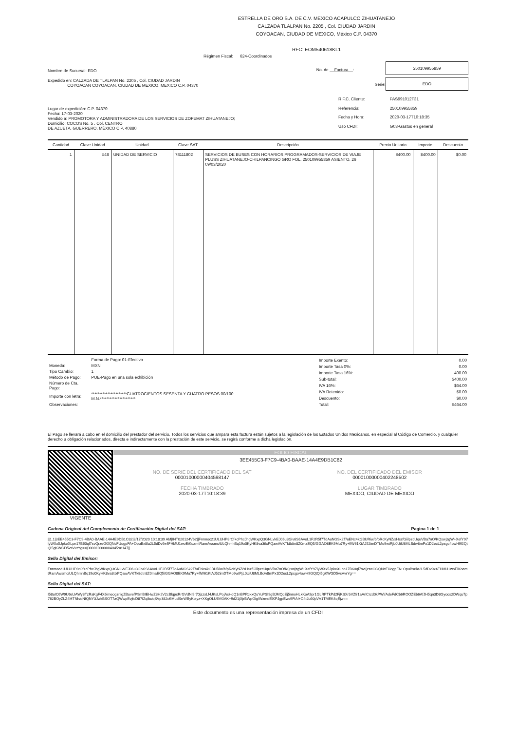ESTRELLA DE ORO S.A. DE C.V. MEXICO ACAPULCO ZIHUATANEJO
CALZADA TLALPAN No. 2205 , Col. CIUDAD JARDIN
COYOACAN, CIUDAD DE MEXICO, México C.P. 04370
RFC: EOM540618KL1
Régimen Fiscal: 624-Coordinados
Nombre de Sucursal: EDO
Expedido en: CALZADA DE TLALPAN No. 2205 , Col. CIUDAD JARDIN
COYOACAN COYOACAN, CIUDAD DE MEXICO, MEXICO C.P. 04370
No. de Factura :
250109955859
Serie:
EDO
Lugar de expedición: C.P. 04370
Fecha: 17-03-2020
Vendido a: PROMOTORA Y ADMINISTRADORA DE LOS SERVICIOS DE ZOFEMAT ZIHUATANEJO;
Domicilio: COCOS No. 5 , Col. CENTRO
DE AZUETA, GUERRERO, MÉXICO C.P. 40880
| R.F.C. Cliente: | PAS991012T31 |
| Referencia: | 250109955859 |
| Fecha y Hora: | 2020-03-17T10:18:35 |
| Uso CFDI: | G03-Gastos en general |
| Cantidad | Clave Unidad | Unidad | Clave SAT | Descripción | Precio Unitario | Importe | Descuento |
| --- | --- | --- | --- | --- | --- | --- | --- |
| 1 | E48 | UNIDAD DE SERVICIO | 78111802 | SERVICIOS DE BUSES CON HORARIOS PROGRAMADOS-SERVICIOS DE VIAJE PLUSS ZIHUATANEJO-CHILPANCINGO GRO FOL. 250109955859 ASIENTO. 26 09/03/2020 | $400.00 | $400.00 | $0.00 |
| | Forma de Pago: 01-Efectivo |
| Moneda: | MXN |
| Tipo Cambio: | 1 |
| Método de Pago: | PUE-Pago en una sola exhibición |
| Número de Cta. Pago: | |
| Importe con letra: | **********************CUATROCIENTOS SESENTA Y CUATRO PESOS 00/100 M.N.********************** |
| Observaciones: | |
| Importe Exento: | 0.00 |
| Importe Tasa 0%: | 0.00 |
| Importe Tasa 16%: | 400.00 |
| Sub-total: | $400.00 |
| IVA 16%: | $64.00 |
| IVA Retenido: | $0.00 |
| Descuento: | $0.00 |
| Total: | $464.00 |
El Pago se llevará a cabo en el domicilio del prestador del servicio. Todos los servicios que ampara esta factura están sujetos a la legislación de los Estados Unidos Mexicanos, en especial al Código de Comercio, y cualquier derecho u obligación relacionados, directa e indirectamente con la prestación de este servicio, se regirá conforme a dicha legislación.
VIGENTE FOLIO FISCAL
3EE455C3-F7C9-4BA0-BAAE-14A4E9DB1C82
NO. DE SERIE DEL CERTIFICADO DEL SAT
00001000000404598147
NO. DEL CERTIFICADO DEL EMISOR
00001000000402248502
FECHA TIMBRADO
2020-03-17T10:18:39
LUGAR TIMBRADO
MEXICO, CIUDAD DE MEXICO
Cadena Original del Complemento de Certificación Digital del SAT: Pagina 1 de 1
||1.1|3EE455C3-F7C9-4BA0-BAAE-14A4E9DB1C82|3/17/2020 10:18:39 AM|INT020124V62||Fnrmoc21ULUHP8rCf+cPhcJhgWKxpQ3GNLvkEJ06u3Glv6S6AVoL1F2R5f7TdAuNGSk2T/uENc4kGBURiw/b/pRcKyNZ/sHszfGiilpzcUquVBa7nO/KQswjzgW+XefY97lyWXx5JpkeXLpn17B60ql7svQrzeGGQNcFUogpFA+OpuBx8la2L5dDv9x4FHMU1woEiKoamtRamAwsmc/ULQhmhBq19o0KyHK8va3tlxPQawAVKTk8dtn8Z0maEQ5/GGAO8EK9Mu7Ry+flW61KtAJ52imDTMo9wtRjL0UiU8MLBdw8mPx1D2ecL2psgo4owH9GQtQl5gKWGD5vsVvrYg==|00001000000404598147||
Sello Digital del Emisor:
Fnrmoc21ULUHP8rCf+cPhcJhgWKxpQ3GNLvkEJ06u3Glv6S6AVoL1F2R5f7TdAuNGSk2T/uENc4kGBURiw/b/pRcKyNZ/sHszfGiilpzcUquVBa7nO/KQswjzgW+XefY97lyWXx5JpkeXLpn17B60ql7svQrzeGGQNcFUogpFA+OpuBx8la2L5dDv9x4FHMU1woEiKoamtRamAwsmc/ULQhmhBq19o0KyHK8va3tlxPQawAVKTk8dtn8Z0maEQ5/GGAO8EK9Mu7Ry+flW61KtAJ52imDTMo9wtRjL0UiU8MLBdw8mPx1D2ecL2psgo4owH9GQtQl5gKWGD5vsVvrYg==
Sello Digital del SAT:
I58uIC6W9U6sUAWy8TzRaKgF4X6imeogznigZBuvefP9mBIEHwZ3H2V2cBlqpcRrGVdNi9r70jzzxLf4JKsLPojAsHdQ1nBPRckxQuYuPSI9gBJMQqEj5nnoHLkKoA9pr1GLRPTkPd2FjKSXrbVZfr1aArlCrzd0kPWi/AdeFdCb6ROOZEb6AfJH5qn3D8Gyoos2DWqu7p762BOyZLZ4MTNh/qNfQNY3JwkBSOT7aQWwpEvjfdD87IZq8e/qSVp382d6MudSrrWByKoiyz+XKgOLU6VGAK+9d21jXjrBWpGig/WzmdElXPJgpEws9FiAl+O4t2u9JpVV1TMEK4qEjw==
Este documento es una representación impresa de un CFDI